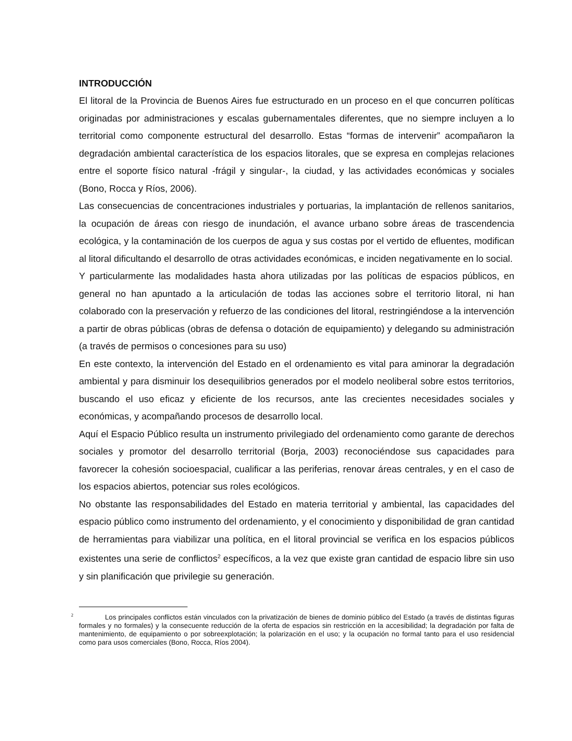INTRODUCCIÓN
El litoral de la Provincia de Buenos Aires fue estructurado en un proceso en el que concurren políticas originadas por administraciones y escalas gubernamentales diferentes, que no siempre incluyen a lo territorial como componente estructural del desarrollo. Estas “formas de intervenir” acompañaron la degradación ambiental característica de los espacios litorales, que se expresa en complejas relaciones entre el soporte físico natural -frágil y singular-, la ciudad, y las actividades económicas y sociales (Bono, Rocca y Ríos, 2006).
Las consecuencias de concentraciones industriales y portuarias, la implantación de rellenos sanitarios, la ocupación de áreas con riesgo de inundación, el avance urbano sobre áreas de trascendencia ecológica, y la contaminación de los cuerpos de agua y sus costas por el vertido de efluentes, modifican al litoral dificultando el desarrollo de otras actividades económicas, e inciden negativamente en lo social.
Y particularmente las modalidades hasta ahora utilizadas por las políticas de espacios públicos, en general no han apuntado a la articulación de todas las acciones sobre el territorio litoral, ni han colaborado con la preservación y refuerzo de las condiciones del litoral, restringiéndose a la intervención a partir de obras públicas (obras de defensa o dotación de equipamiento) y delegando su administración (a través de permisos o concesiones para su uso)
En este contexto, la intervención del Estado en el ordenamiento es vital para aminorar la degradación ambiental y para disminuir los desequilibrios generados por el modelo neoliberal sobre estos territorios, buscando el uso eficaz y eficiente de los recursos, ante las crecientes necesidades sociales y económicas, y acompañando procesos de desarrollo local.
Aquí el Espacio Público resulta un instrumento privilegiado del ordenamiento como garante de derechos sociales y promotor del desarrollo territorial (Borja, 2003) reconociéndose sus capacidades para favorecer la cohesión socioespacial, cualificar a las periferias, renovar áreas centrales, y en el caso de los espacios abiertos, potenciar sus roles ecológicos.
No obstante las responsabilidades del Estado en materia territorial y ambiental, las capacidades del espacio público como instrumento del ordenamiento, y el conocimiento y disponibilidad de gran cantidad de herramientas para viabilizar una política, en el litoral provincial se verifica en los espacios públicos existentes una serie de conflictos<sup>2</sup> específicos, a la vez que existe gran cantidad de espacio libre sin uso y sin planificación que privilegie su generación.
<sup>2</sup> Los principales conflictos están vinculados con la privatización de bienes de dominio público del Estado (a través de distintas figuras formales y no formales) y la consecuente reducción de la oferta de espacios sin restricción en la accesibilidad; la degradación por falta de mantenimiento, de equipamiento o por sobreexplotación; la polarización en el uso; y la ocupación no formal tanto para el uso residencial como para usos comerciales (Bono, Rocca, Ríos 2004).